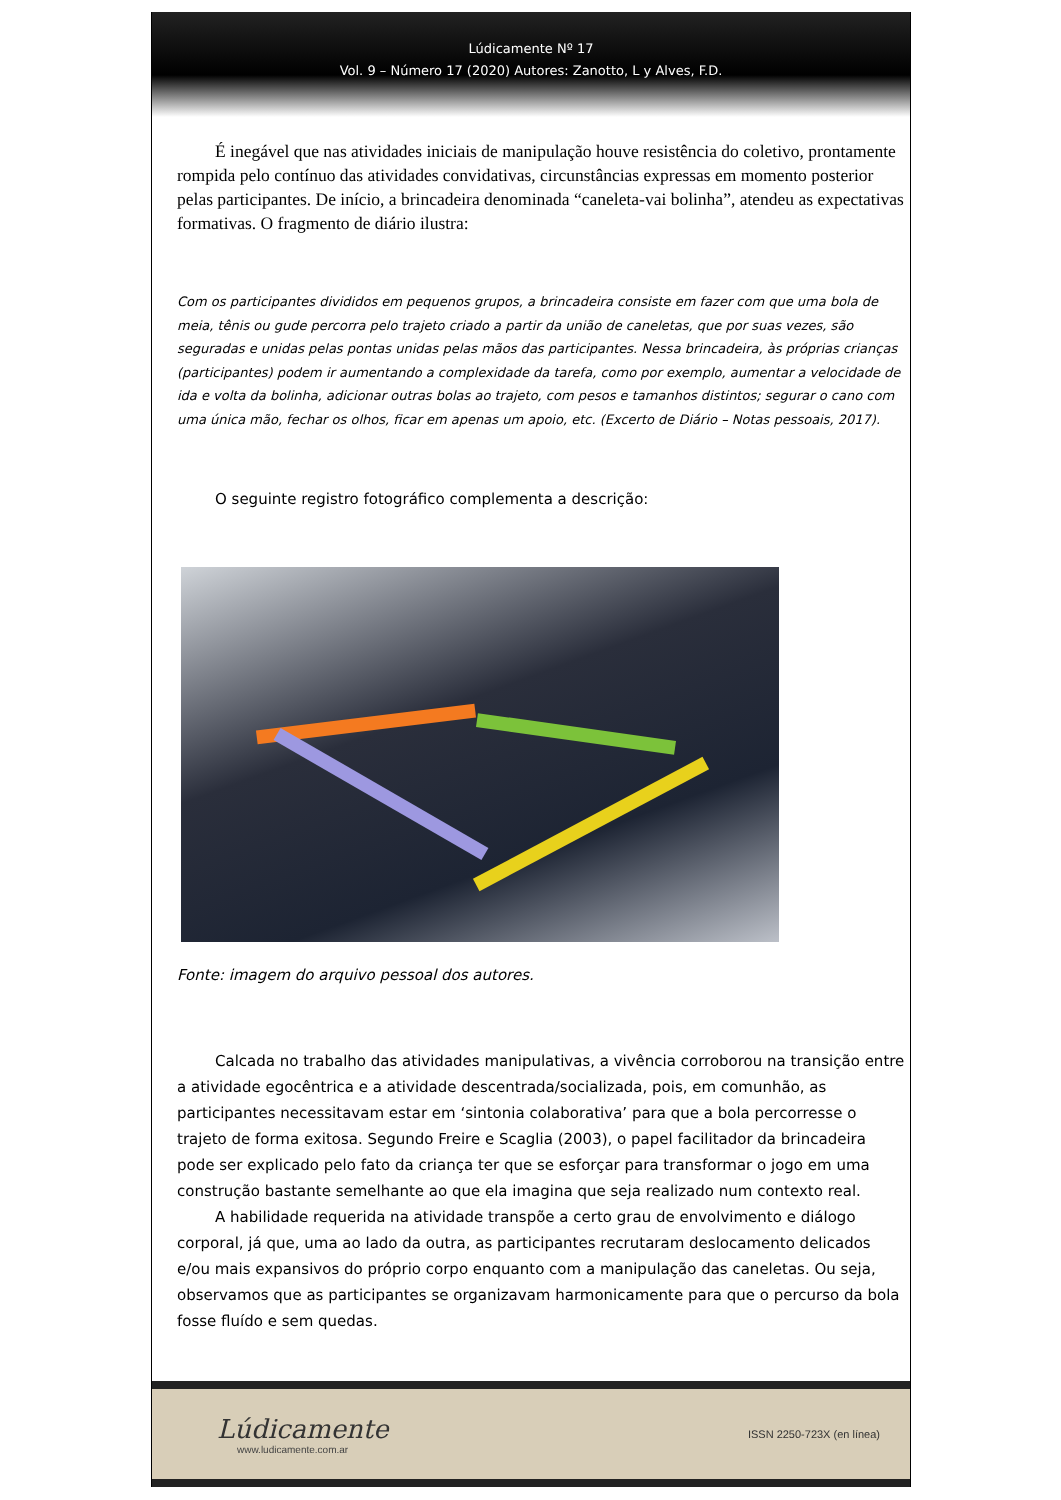Lúdicamente Nº 17
Vol. 9 – Número 17 (2020) Autores: Zanotto, L y Alves, F.D.
É inegável que nas atividades iniciais de manipulação houve resistência do coletivo, prontamente rompida pelo contínuo das atividades convidativas, circunstâncias expressas em momento posterior pelas participantes. De início, a brincadeira denominada “caneleta-vai bolinha”, atendeu as expectativas formativas. O fragmento de diário ilustra:
Com os participantes divididos em pequenos grupos, a brincadeira consiste em fazer com que uma bola de meia, tênis ou gude percorra pelo trajeto criado a partir da união de caneletas, que por suas vezes, são seguradas e unidas pelas pontas unidas pelas mãos das participantes. Nessa brincadeira, às próprias crianças (participantes) podem ir aumentando a complexidade da tarefa, como por exemplo, aumentar a velocidade de ida e volta da bolinha, adicionar outras bolas ao trajeto, com pesos e tamanhos distintos; segurar o cano com uma única mão, fechar os olhos, ficar em apenas um apoio, etc. (Excerto de Diário – Notas pessoais, 2017).
O seguinte registro fotográfico complementa a descrição:
Fonte: imagem do arquivo pessoal dos autores.
Calcada no trabalho das atividades manipulativas, a vivência corroborou na transição entre a atividade egocêntrica e a atividade descentrada/socializada, pois, em comunhão, as participantes necessitavam estar em ‘sintonia colaborativa’ para que a bola percorresse o trajeto de forma exitosa. Segundo Freire e Scaglia (2003), o papel facilitador da brincadeira pode ser explicado pelo fato da criança ter que se esforçar para transformar o jogo em uma construção bastante semelhante ao que ela imagina que seja realizado num contexto real.
A habilidade requerida na atividade transpõe a certo grau de envolvimento e diálogo corporal, já que, uma ao lado da outra, as participantes recrutaram deslocamento delicados e/ou mais expansivos do próprio corpo enquanto com a manipulação das caneletas. Ou seja, observamos que as participantes se organizavam harmonicamente para que o percurso da bola fosse fluído e sem quedas.
Lúdicamente
www.ludicamente.com.ar
ISSN 2250-723X (en línea)